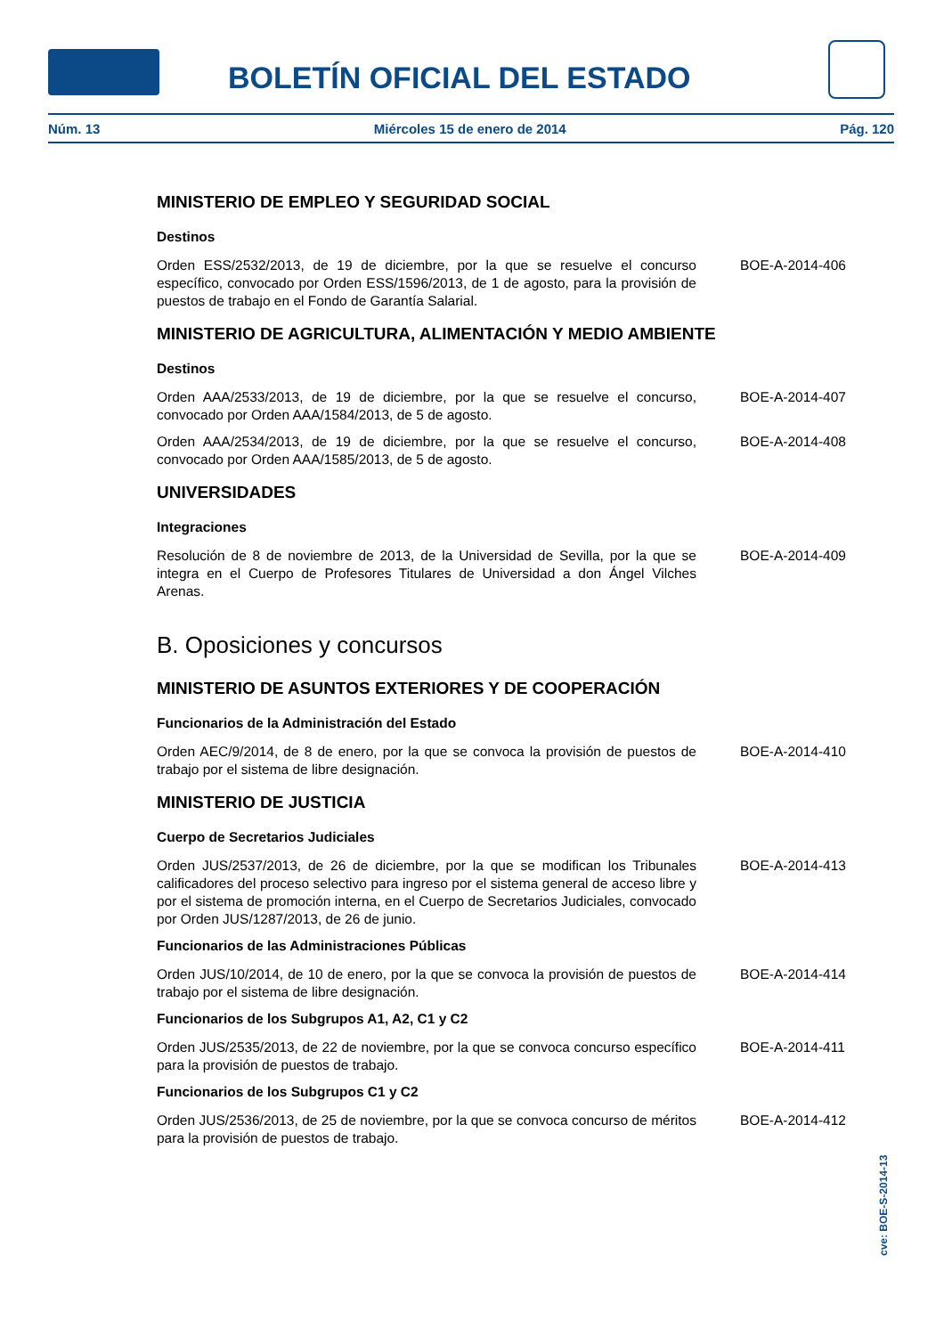BOLETÍN OFICIAL DEL ESTADO
Núm. 13 Miércoles 15 de enero de 2014 Pág. 120
MINISTERIO DE EMPLEO Y SEGURIDAD SOCIAL
Destinos
Orden ESS/2532/2013, de 19 de diciembre, por la que se resuelve el concurso específico, convocado por Orden ESS/1596/2013, de 1 de agosto, para la provisión de puestos de trabajo en el Fondo de Garantía Salarial.
BOE-A-2014-406
MINISTERIO DE AGRICULTURA, ALIMENTACIÓN Y MEDIO AMBIENTE
Destinos
Orden AAA/2533/2013, de 19 de diciembre, por la que se resuelve el concurso, convocado por Orden AAA/1584/2013, de 5 de agosto.
BOE-A-2014-407
Orden AAA/2534/2013, de 19 de diciembre, por la que se resuelve el concurso, convocado por Orden AAA/1585/2013, de 5 de agosto.
BOE-A-2014-408
UNIVERSIDADES
Integraciones
Resolución de 8 de noviembre de 2013, de la Universidad de Sevilla, por la que se integra en el Cuerpo de Profesores Titulares de Universidad a don Ángel Vilches Arenas.
BOE-A-2014-409
B. Oposiciones y concursos
MINISTERIO DE ASUNTOS EXTERIORES Y DE COOPERACIÓN
Funcionarios de la Administración del Estado
Orden AEC/9/2014, de 8 de enero, por la que se convoca la provisión de puestos de trabajo por el sistema de libre designación.
BOE-A-2014-410
MINISTERIO DE JUSTICIA
Cuerpo de Secretarios Judiciales
Orden JUS/2537/2013, de 26 de diciembre, por la que se modifican los Tribunales calificadores del proceso selectivo para ingreso por el sistema general de acceso libre y por el sistema de promoción interna, en el Cuerpo de Secretarios Judiciales, convocado por Orden JUS/1287/2013, de 26 de junio.
BOE-A-2014-413
Funcionarios de las Administraciones Públicas
Orden JUS/10/2014, de 10 de enero, por la que se convoca la provisión de puestos de trabajo por el sistema de libre designación.
BOE-A-2014-414
Funcionarios de los Subgrupos A1, A2, C1 y C2
Orden JUS/2535/2013, de 22 de noviembre, por la que se convoca concurso específico para la provisión de puestos de trabajo.
BOE-A-2014-411
Funcionarios de los Subgrupos C1 y C2
Orden JUS/2536/2013, de 25 de noviembre, por la que se convoca concurso de méritos para la provisión de puestos de trabajo.
BOE-A-2014-412
cve: BOE-S-2014-13